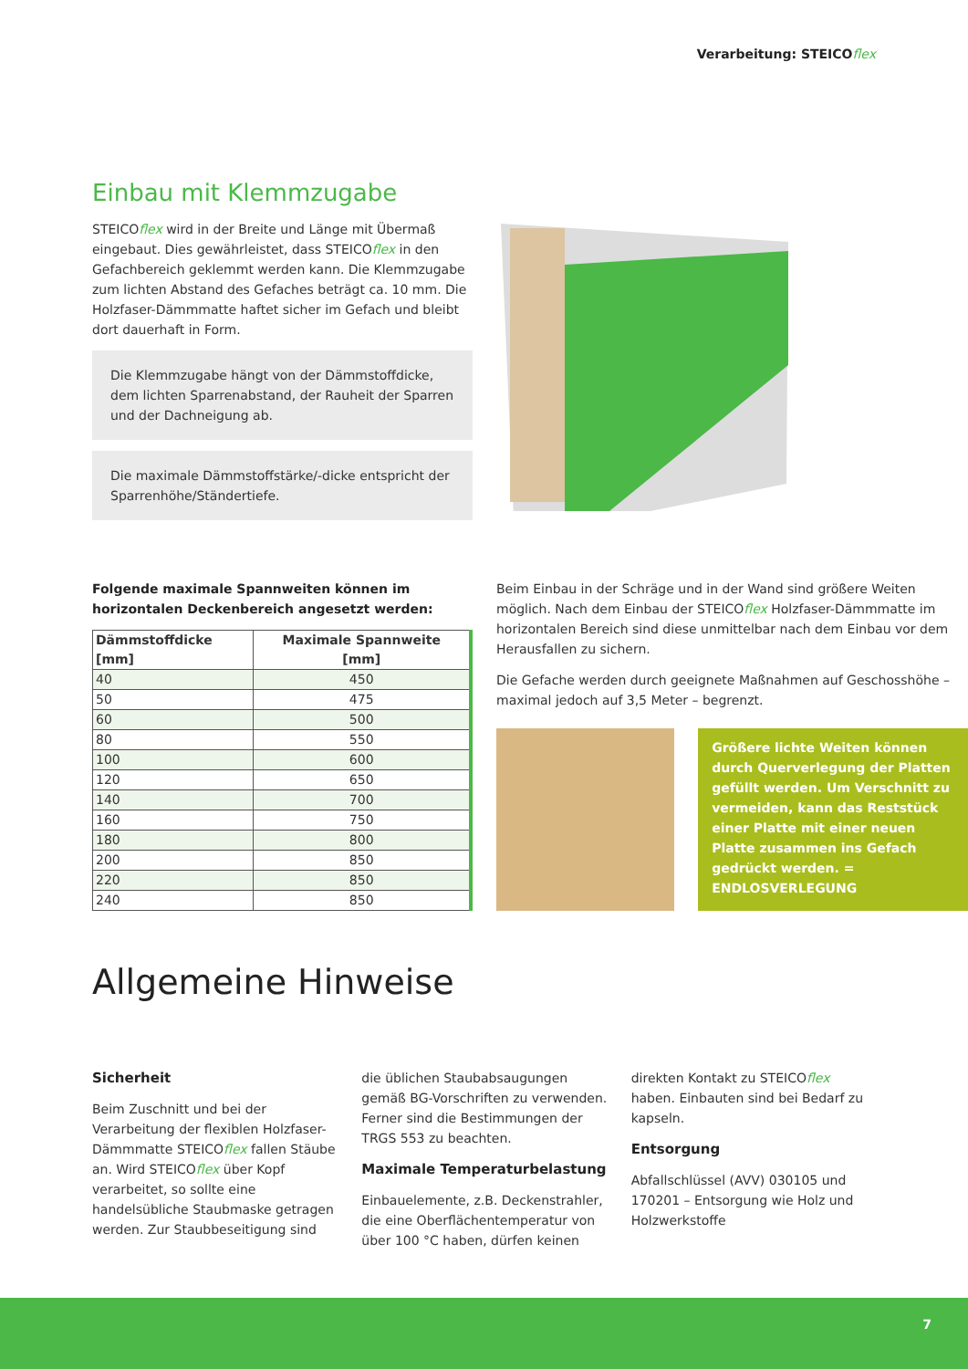Verarbeitung: STEICOflex
Einbau mit Klemmzugabe
STEICOflex wird in der Breite und Länge mit Übermaß eingebaut. Dies gewährleistet, dass STEICOflex in den Gefachbereich geklemmt werden kann. Die Klemmzugabe zum lichten Abstand des Gefaches beträgt ca. 10 mm. Die Holzfaser-Dämmmatte haftet sicher im Gefach und bleibt dort dauerhaft in Form.
Die Klemmzugabe hängt von der Dämmstoffdicke, dem lichten Sparrenabstand, der Rauheit der Sparren und der Dachneigung ab.
Die maximale Dämmstoffstärke/-dicke entspricht der Sparrenhöhe/Ständertiefe.
Folgende maximale Spannweiten können im horizontalen Deckenbereich angesetzt werden:
| Dämmstoffdicke [mm] | Maximale Spannweite [mm] |
| --- | --- |
| 40 | 450 |
| 50 | 475 |
| 60 | 500 |
| 80 | 550 |
| 100 | 600 |
| 120 | 650 |
| 140 | 700 |
| 160 | 750 |
| 180 | 800 |
| 200 | 850 |
| 220 | 850 |
| 240 | 850 |
Beim Einbau in der Schräge und in der Wand sind größere Weiten möglich. Nach dem Einbau der STEICOflex Holzfaser-Dämmmatte im horizontalen Bereich sind diese unmittelbar nach dem Einbau vor dem Herausfallen zu sichern.
Die Gefache werden durch geeignete Maßnahmen auf Geschosshöhe – maximal jedoch auf 3,5 Meter – begrenzt.
Größere lichte Weiten können durch Querverlegung der Platten gefüllt werden. Um Verschnitt zu vermeiden, kann das Reststück einer Platte mit einer neuen Platte zusammen ins Gefach gedrückt werden. = ENDLOSVERLEGUNG
Allgemeine Hinweise
Sicherheit
Beim Zuschnitt und bei der Verarbeitung der flexiblen Holzfaser-Dämmmatte STEICOflex fallen Stäube an. Wird STEICOflex über Kopf verarbeitet, so sollte eine handelsübliche Staubmaske getragen werden. Zur Staubbeseitigung sind die üblichen Staubabsaugungen gemäß BG-Vorschriften zu verwenden. Ferner sind die Bestimmungen der TRGS 553 zu beachten.
Maximale Temperaturbelastung
Einbauelemente, z.B. Deckenstrahler, die eine Oberflächentemperatur von über 100 °C haben, dürfen keinen direkten Kontakt zu STEICOflex haben. Einbauten sind bei Bedarf zu kapseln.
Entsorgung
Abfallschlüssel (AVV) 030105 und 170201 – Entsorgung wie Holz und Holzwerkstoffe
7